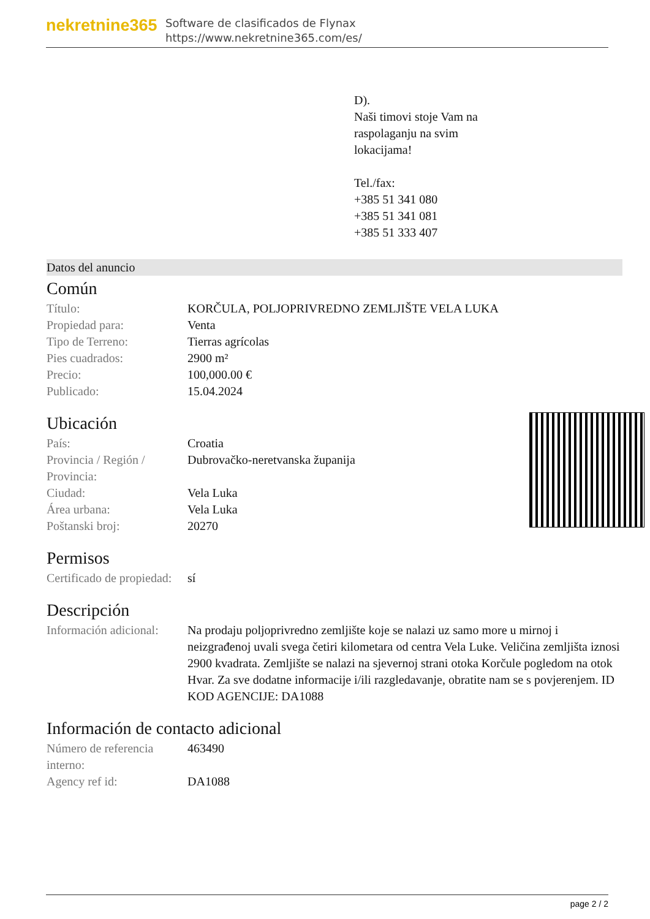nekretnine365
Software de clasificados de Flynax
https://www.nekretnine365.com/es/
D).
Naši timovi stoje Vam na raspolaganju na svim lokacijama!
Tel./fax:
+385 51 341 080
+385 51 341 081
+385 51 333 407
Datos del anuncio
Común
| Título: | KORČULA, POLJOPRIVREDNO ZEMLJIŠTE VELA LUKA |
| Propiedad para: | Venta |
| Tipo de Terreno: | Tierras agrícolas |
| Pies cuadrados: | 2900 m² |
| Precio: | 100,000.00 € |
| Publicado: | 15.04.2024 |
Ubicación
| País: | Croatia |
| Provincia / Región / Provincia: | Dubrovačko-neretvanska županija |
| Ciudad: | Vela Luka |
| Área urbana: | Vela Luka |
| Poštanski broj: | 20270 |
Permisos
| Certificado de propiedad: | sí |
Descripción
| Información adicional: | Na prodaju poljoprivredno zemljište koje se nalazi uz samo more u mirnoj i neizgrađenoj uvali svega četiri kilometara od centra Vela Luke. Veličina zemljišta iznosi 2900 kvadrata. Zemljište se nalazi na sjevernoj strani otoka Korčule pogledom na otok Hvar. Za sve dodatne informacije i/ili razgledavanje, obratite nam se s povjerenjem. ID KOD AGENCIJE: DA1088 |
Información de contacto adicional
| Número de referencia interno: | 463490 |
| Agency ref id: | DA1088 |
page 2 / 2